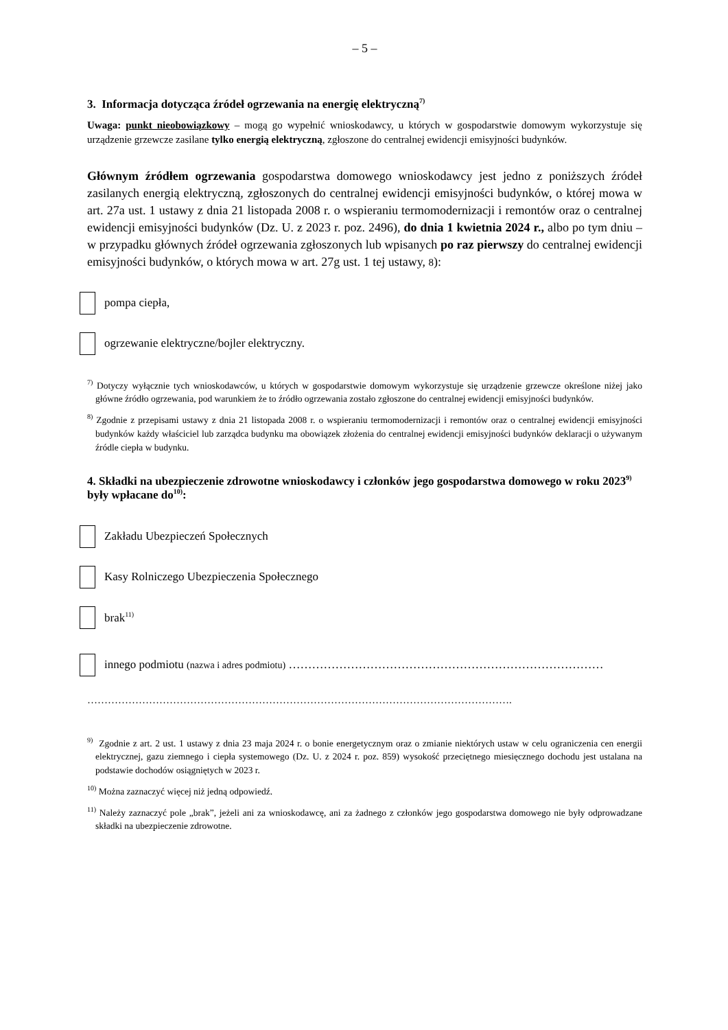– 5 –
3. Informacja dotycząca źródeł ogrzewania na energię elektryczną<sup>7)</sup>
Uwaga: punkt nieobowiązkowy – mogą go wypełnić wnioskodawcy, u których w gospodarstwie domowym wykorzystuje się urządzenie grzewcze zasilane tylko energią elektryczną, zgłoszone do centralnej ewidencji emisyjności budynków.
Głównym źródłem ogrzewania gospodarstwa domowego wnioskodawcy jest jedno z poniższych źródeł zasilanych energią elektryczną, zgłoszonych do centralnej ewidencji emisyjności budynków, o której mowa w art. 27a ust. 1 ustawy z dnia 21 listopada 2008 r. o wspieraniu termomodernizacji i remontów oraz o centralnej ewidencji emisyjności budynków (Dz. U. z 2023 r. poz. 2496), do dnia 1 kwietnia 2024 r., albo po tym dniu – w przypadku głównych źródeł ogrzewania zgłoszonych lub wpisanych po raz pierwszy do centralnej ewidencji emisyjności budynków, o których mowa w art. 27g ust. 1 tej ustawy, 8):
pompa ciepła,
ogrzewanie elektryczne/bojler elektryczny.
<sup>7)</sup> Dotyczy wyłącznie tych wnioskodawców, u których w gospodarstwie domowym wykorzystuje się urządzenie grzewcze określone niżej jako główne źródło ogrzewania, pod warunkiem że to źródło ogrzewania zostało zgłoszone do centralnej ewidencji emisyjności budynków.
<sup>8)</sup> Zgodnie z przepisami ustawy z dnia 21 listopada 2008 r. o wspieraniu termomodernizacji i remontów oraz o centralnej ewidencji emisyjności budynków każdy właściciel lub zarządca budynku ma obowiązek złożenia do centralnej ewidencji emisyjności budynków deklaracji o używanym źródle ciepła w budynku.
4. Składki na ubezpieczenie zdrowotne wnioskodawcy i członków jego gospodarstwa domowego w roku 2023<sup>9)</sup> były wpłacane do<sup>10)</sup>:
Zakładu Ubezpieczeń Społecznych
Kasy Rolniczego Ubezpieczenia Społecznego
brak<sup>11)</sup>
innego podmiotu (nazwa i adres podmiotu) ………………………………………………………………………
…………………………………………………………………………………………………………….
<sup>9)</sup> Zgodnie z art. 2 ust. 1 ustawy z dnia 23 maja 2024 r. o bonie energetycznym oraz o zmianie niektórych ustaw w celu ograniczenia cen energii elektrycznej, gazu ziemnego i ciepła systemowego (Dz. U. z 2024 r. poz. 859) wysokość przeciętnego miesięcznego dochodu jest ustalana na podstawie dochodów osiągniętych w 2023 r.
<sup>10)</sup> Można zaznaczyć więcej niż jedną odpowiedź.
<sup>11)</sup> Należy zaznaczyć pole „brak”, jeżeli ani za wnioskodawcę, ani za żadnego z członków jego gospodarstwa domowego nie były odprowadzane składki na ubezpieczenie zdrowotne.